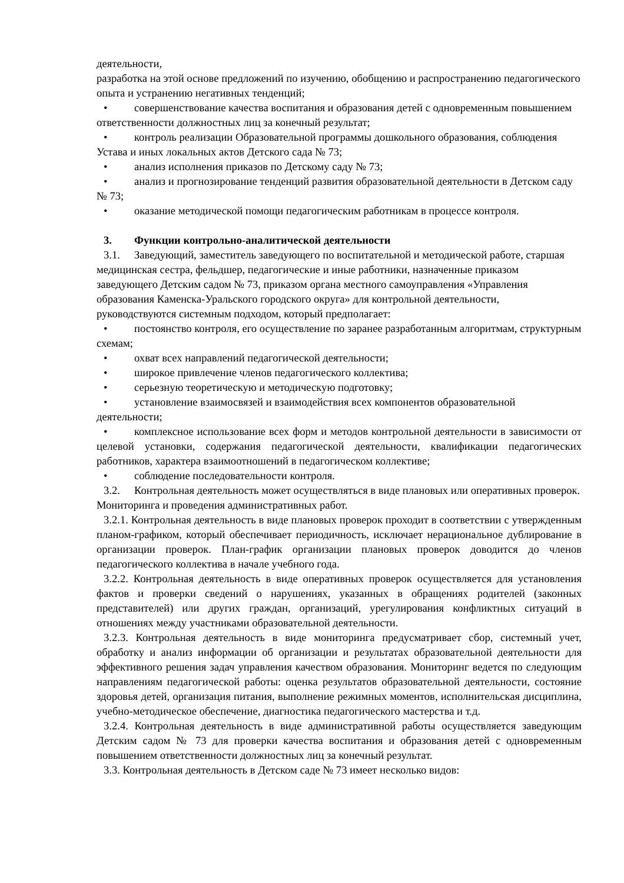деятельности,
разработка на этой основе предложений по изучению, обобщению и распространению педагогического опыта и устранению негативных тенденций;
• совершенствование качества воспитания и образования детей с одновременным повышением ответственности должностных лиц за конечный результат;
• контроль реализации Образовательной программы дошкольного образования, соблюдения Устава и иных локальных актов Детского сада № 73;
• анализ исполнения приказов по Детскому саду № 73;
• анализ и прогнозирование тенденций развития образовательной деятельности в Детском саду № 73;
• оказание методической помощи педагогическим работникам в процессе контроля.
3. Функции контрольно-аналитической деятельности
3.1. Заведующий, заместитель заведующего по воспитательной и методической работе, старшая медицинская сестра, фельдшер, педагогические и иные работники, назначенные приказом заведующего Детским садом № 73, приказом органа местного самоуправления «Управления образования Каменска-Уральского городского округа» для контрольной деятельности, руководствуются системным подходом, который предполагает:
• постоянство контроля, его осуществление по заранее разработанным алгоритмам, структурным схемам;
• охват всех направлений педагогической деятельности;
• широкое привлечение членов педагогического коллектива;
• серьезную теоретическую и методическую подготовку;
• установление взаимосвязей и взаимодействия всех компонентов образовательной деятельности;
• комплексное использование всех форм и методов контрольной деятельности в зависимости от целевой установки, содержания педагогической деятельности, квалификации педагогических работников, характера взаимоотношений в педагогическом коллективе;
• соблюдение последовательности контроля.
3.2. Контрольная деятельность может осуществляться в виде плановых или оперативных проверок. Мониторинга и проведения административных работ.
3.2.1. Контрольная деятельность в виде плановых проверок проходит в соответствии с утвержденным планом-графиком, который обеспечивает периодичность, исключает нерациональное дублирование в организации проверок. План-график организации плановых проверок доводится до членов педагогического коллектива в начале учебного года.
3.2.2. Контрольная деятельность в виде оперативных проверок осуществляется для установления фактов и проверки сведений о нарушениях, указанных в обращениях родителей (законных представителей) или других граждан, организаций, урегулирования конфликтных ситуаций в отношениях между участниками образовательной деятельности.
3.2.3. Контрольная деятельность в виде мониторинга предусматривает сбор, системный учет, обработку и анализ информации об организации и результатах образовательной деятельности для эффективного решения задач управления качеством образования. Мониторинг ведется по следующим направлениям педагогической работы: оценка результатов образовательной деятельности, состояние здоровья детей, организация питания, выполнение режимных моментов, исполнительская дисциплина, учебно-методическое обеспечение, диагностика педагогического мастерства и т.д.
3.2.4. Контрольная деятельность в виде административной работы осуществляется заведующим Детским садом № 73 для проверки качества воспитания и образования детей с одновременным повышением ответственности должностных лиц за конечный результат.
3.3. Контрольная деятельность в Детском саде № 73 имеет несколько видов: